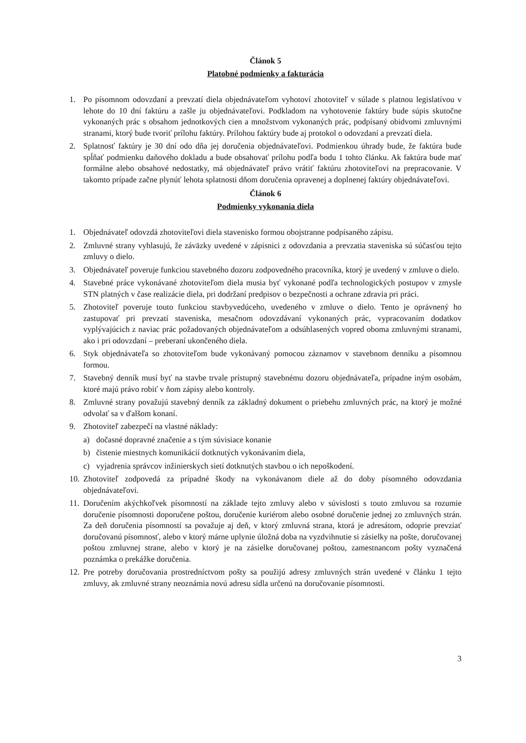Článok 5
Platobné podmienky a fakturácia
1. Po písomnom odovzdaní a prevzatí diela objednávateľom vyhotoví zhotoviteľ v súlade s platnou legislatívou v lehote do 10 dní faktúru a zašle ju objednávateľovi. Podkladom na vyhotovenie faktúry bude súpis skutočne vykonaných prác s obsahom jednotkových cien a množstvom vykonaných prác, podpísaný obidvomi zmluvnými stranami, ktorý bude tvoriť prílohu faktúry. Prílohou faktúry bude aj protokol o odovzdaní a prevzatí diela.
2. Splatnosť faktúry je 30 dní odo dňa jej doručenia objednávateľovi. Podmienkou úhrady bude, že faktúra bude spĺňať podmienku daňového dokladu a bude obsahovať prílohu podľa bodu 1 tohto článku. Ak faktúra bude mať formálne alebo obsahové nedostatky, má objednávateľ právo vrátiť faktúru zhotoviteľovi na prepracovanie. V takomto prípade začne plynúť lehota splatnosti dňom doručenia opravenej a doplnenej faktúry objednávateľovi.
Článok 6
Podmienky vykonania diela
1. Objednávateľ odovzdá zhotoviteľovi diela stavenisko formou obojstranne podpísaného zápisu.
2. Zmluvné strany vyhlasujú, že záväzky uvedené v zápisnici z odovzdania a prevzatia staveniska sú súčasťou tejto zmluvy o dielo.
3. Objednávateľ poveruje funkciou stavebného dozoru zodpovedného pracovníka, ktorý je uvedený v zmluve o dielo.
4. Stavebné práce vykonávané zhotoviteľom diela musia byť vykonané podľa technologických postupov v zmysle STN platných v čase realizácie diela, pri dodržaní predpisov o bezpečnosti a ochrane zdravia pri práci.
5. Zhotoviteľ poveruje touto funkciou stavbyvedúceho, uvedeného v zmluve o dielo. Tento je oprávnený ho zastupovať pri prevzatí staveniska, mesačnom odovzdávaní vykonaných prác, vypracovaním dodatkov vyplývajúcich z naviac prác požadovaných objednávateľom a odsúhlasených vopred oboma zmluvnými stranami, ako i pri odovzdaní – preberaní ukončeného diela.
6. Styk objednávateľa so zhotoviteľom bude vykonávaný pomocou záznamov v stavebnom denníku a písomnou formou.
7. Stavebný denník musí byť na stavbe trvale prístupný stavebnému dozoru objednávateľa, prípadne iným osobám, ktoré majú právo robiť v ňom zápisy alebo kontroly.
8. Zmluvné strany považujú stavebný denník za základný dokument o priebehu zmluvných prác, na ktorý je možné odvolať sa v ďalšom konaní.
9. Zhotoviteľ zabezpečí na vlastné náklady:
a) dočasné dopravné značenie a s tým súvisiace konanie
b) čistenie miestnych komunikácií dotknutých vykonávaním diela,
c) vyjadrenia správcov inžinierskych sietí dotknutých stavbou o ich nepoškodení.
10. Zhotoviteľ zodpovedá za prípadné škody na vykonávanom diele až do doby písomného odovzdania objednávateľovi.
11. Doručením akýchkoľvek písomností na základe tejto zmluvy alebo v súvislosti s touto zmluvou sa rozumie doručenie písomnosti doporučene poštou, doručenie kuriérom alebo osobné doručenie jednej zo zmluvných strán. Za deň doručenia písomností sa považuje aj deň, v ktorý zmluvná strana, ktorá je adresátom, odoprie prevziať doručovanú písomnosť, alebo v ktorý márne uplynie úložná doba na vyzdvihnutie si zásielky na pošte, doručovanej poštou zmluvnej strane, alebo v ktorý je na zásielke doručovanej poštou, zamestnancom pošty vyznačená poznámka o prekážke doručenia.
12. Pre potreby doručovania prostredníctvom pošty sa použijú adresy zmluvných strán uvedené v článku 1 tejto zmluvy, ak zmluvné strany neoznámia novú adresu sídla určenú na doručovanie písomnosti.
3